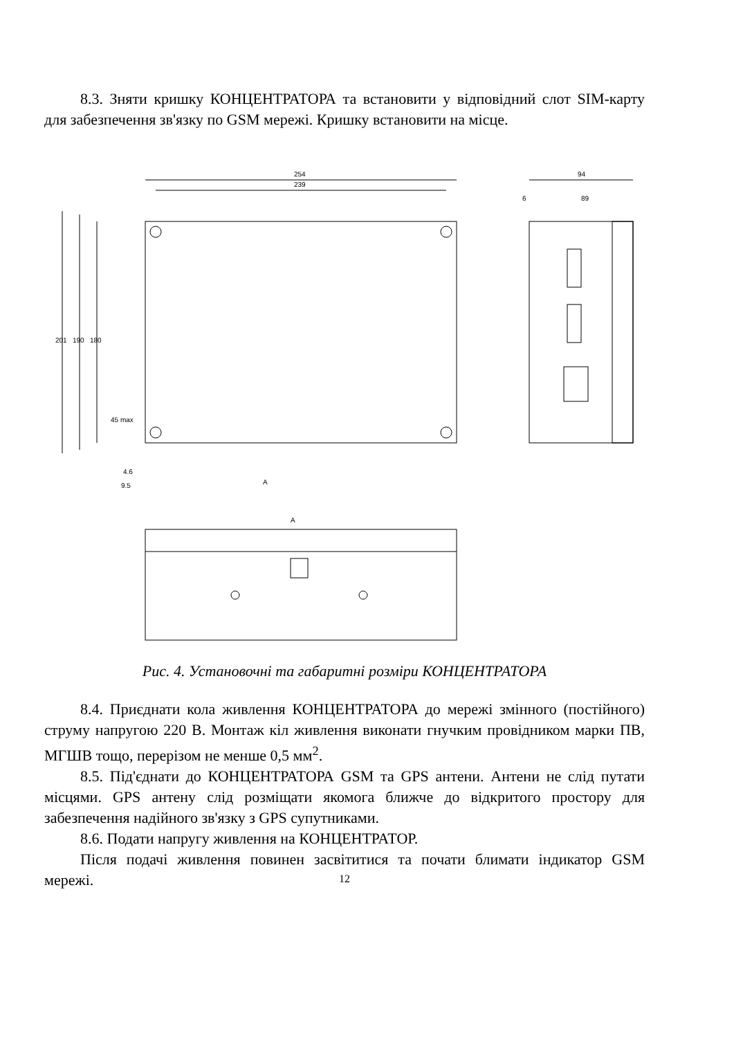8.3. Зняти кришку КОНЦЕНТРАТОРА та встановити у відповідний слот SIM-карту для забезпечення зв'язку по GSM мережі. Кришку встановити на місце.
254
239
201
190
180
45 max
4.6
9.5
A
94
6
89
A
Рис. 4. Установочні та габаритні розміри КОНЦЕНТРАТОРА
8.4. Приєднати кола живлення КОНЦЕНТРАТОРА до мережі змінного (постійного) струму напругою 220 В. Монтаж кіл живлення виконати гнучким провідником марки ПВ, МГШВ тощо, перерізом не менше 0,5 мм<sup>2</sup>.
8.5. Під'єднати до КОНЦЕНТРАТОРА GSM та GPS антени. Антени не слід путати місцями. GPS антену слід розміщати якомога ближче до відкритого простору для забезпечення надійного зв'язку з GPS супутниками.
8.6. Подати напругу живлення на КОНЦЕНТРАТОР.
Після подачі живлення повинен засвітитися та почати блимати індикатор GSM мережі.
12